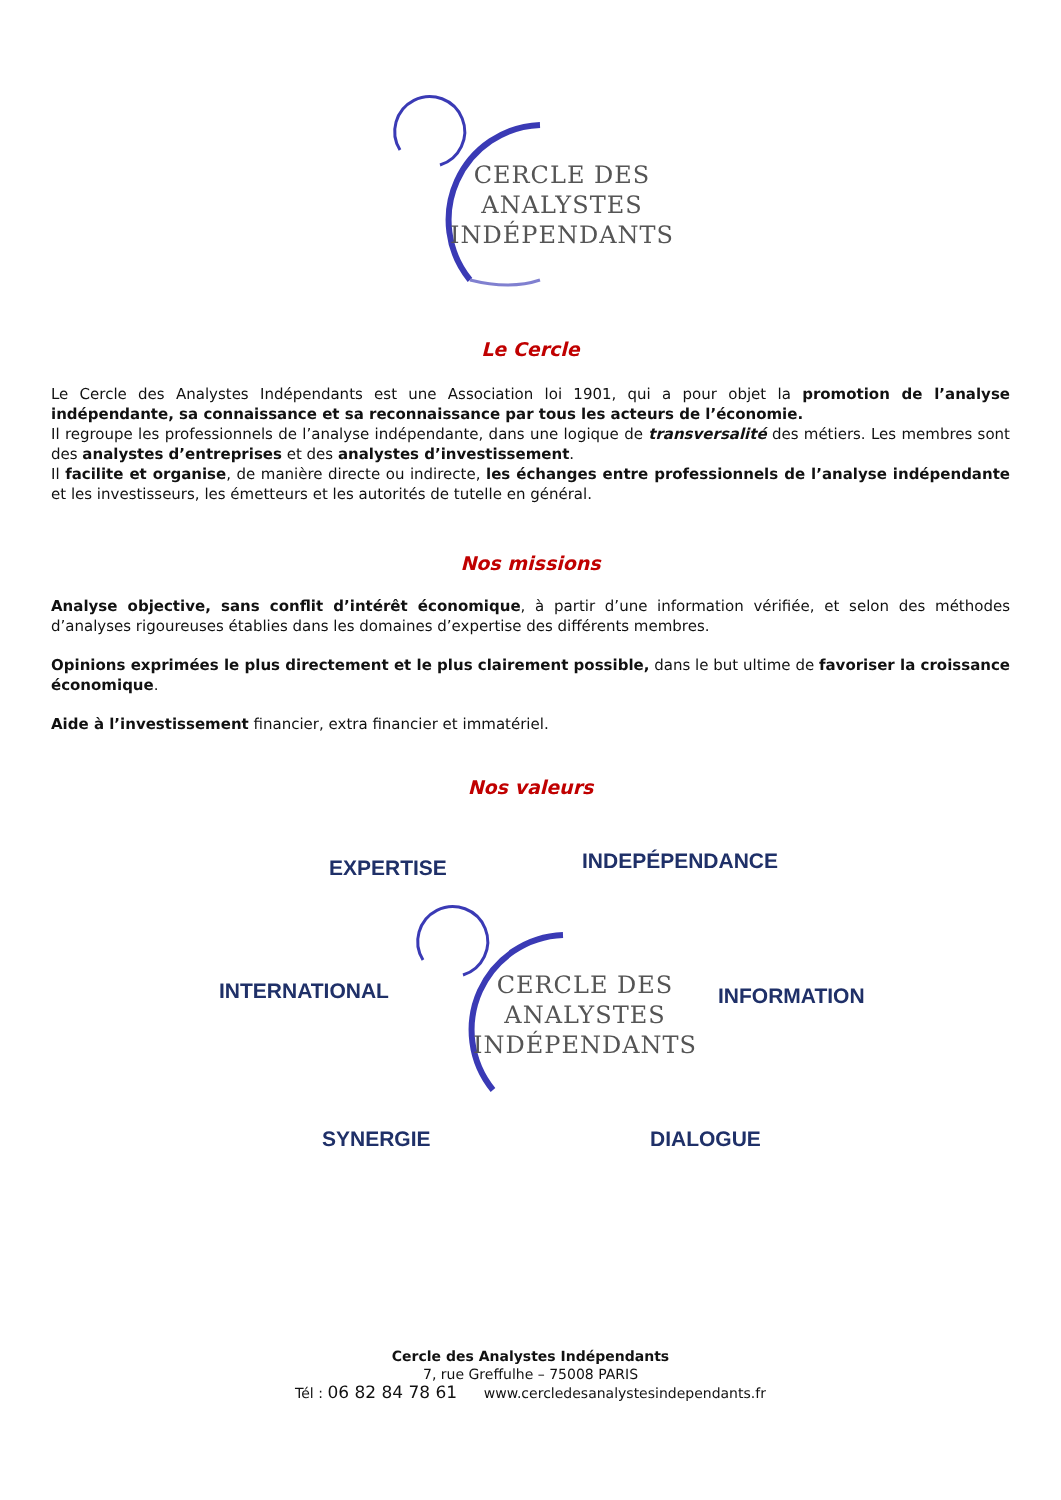CERCLE DES
ANALYSTES
INDÉPENDANTS
Le Cercle
Le Cercle des Analystes Indépendants est une Association loi 1901, qui a pour objet la promotion de l’analyse indépendante, sa connaissance et sa reconnaissance par tous les acteurs de l’économie.
Il regroupe les professionnels de l’analyse indépendante, dans une logique de transversalité des métiers. Les membres sont des analystes d’entreprises et des analystes d’investissement.
Il facilite et organise, de manière directe ou indirecte, les échanges entre professionnels de l’analyse indépendante et les investisseurs, les émetteurs et les autorités de tutelle en général.
Nos missions
Analyse objective, sans conflit d’intérêt économique, à partir d’une information vérifiée, et selon des méthodes d’analyses rigoureuses établies dans les domaines d’expertise des différents membres.
Opinions exprimées le plus directement et le plus clairement possible, dans le but ultime de favoriser la croissance économique.
Aide à l’investissement financier, extra financier et immatériel.
Nos valeurs
EXPERTISE INDEPÉPENDANCE
INTERNATIONAL INFORMATION
SYNERGIE DIALOGUE
CERCLE DES
ANALYSTES
INDÉPENDANTS
Cercle des Analystes Indépendants
7, rue Greffulhe – 75008 PARIS
Tél : 06 82 84 78 61 www.cercledesanalystesindependants.fr